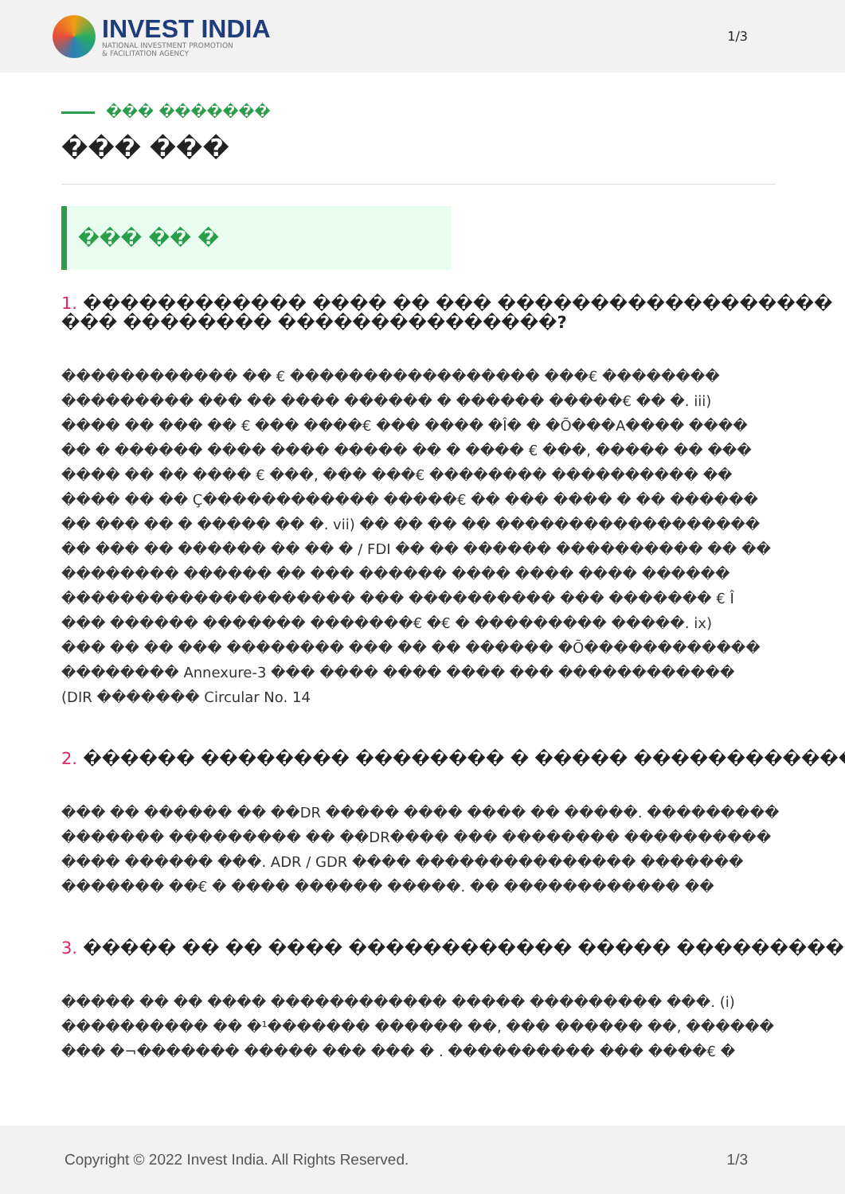INVEST INDIA
NATIONAL INVESTMENT PROMOTION
& FACILITATION AGENCY
1/3
��� �������
��� ���
��� �� �
1. ������������ ���� �� ��� ������������������
��� �������� ���������������?
������������ �� € ����������������� ���€ ��������
��������� ��� �� ���� ������ � ������ �����€ �� �. iii)
���� �� ��� �� € ��� ����€ ��� ���� �Î� � �Õ���A���� ����
�� � ������ ���� ���� ����� �� � ���� € ���, ����� �� ���
���� �� �� ���� € ���, ��� ���€ �������� ���������� ��
���� �� �� Ç������������ �����€ �� ��� ���� � �� ������
�� ��� �� � ����� �� �. vii) �� �� �� �� ������������������
�� ��� �� ������ �� �� � / FDI �� �� ������ ���������� �� ��
�������� ������ �� ��� ������ ���� ���� ���� ������
�������������������� ��� ���������� ��� ������� € Î
��� ������ ������� �������€ �€ � ��������� �����. ix)
��� �� �� ��� �������� ��� �� �� ������ �Õ������������
�������� Annexure-3 ��� ���� ���� ���� ��� ������������
(DIR ������� Circular No. 14
2. ������ �������� �������� � ����� ������������
��� �� ������ �� ��DR ����� ���� ���� �� �����. ���������
������� ��������� �� ��DR���� ��� �������� ����������
���� ������ ���. ADR / GDR ���� ��������������� �������
������� ��€ � ���� ������ �����. �� ������������ ��
3. ����� �� �� ���� ������������ ����� ����������
����� �� �� ���� ������������ ����� ��������� ���. (i)
���������� �� �¹������� ������ ��, ��� ������ ��, ������
��� �¬������� ����� ��� ��� � . ���������� ��� ����€ �
Copyright © 2022 Invest India. All Rights Reserved.
1/3